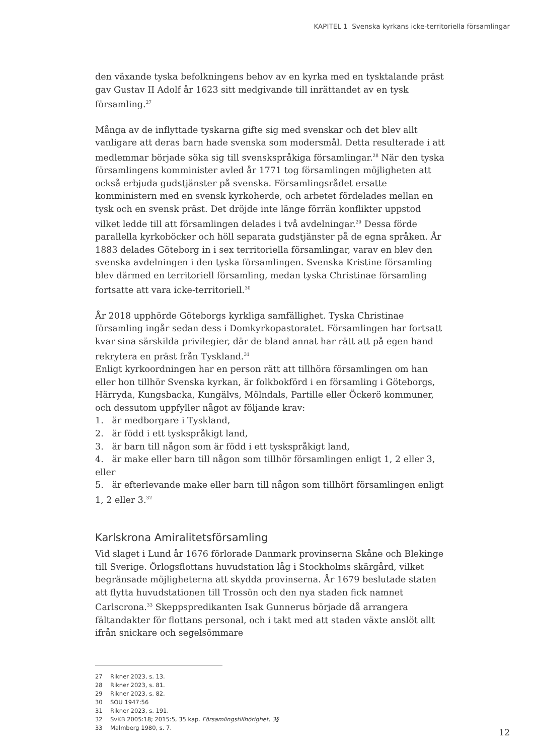KAPITEL 1 Svenska kyrkans icke-territoriella församlingar
den växande tyska befolkningens behov av en kyrka med en tysktalande präst gav Gustav II Adolf år 1623 sitt medgivande till inrättandet av en tysk församling.<sup>27</sup>
Många av de inflyttade tyskarna gifte sig med svenskar och det blev allt vanligare att deras barn hade svenska som modersmål. Detta resulterade i att medlemmar började söka sig till svenskspråkiga församlingar.<sup>28</sup> När den tyska församlingens komminister avled år 1771 tog församlingen möjligheten att också erbjuda gudstjänster på svenska. Församlingsrådet ersatte komministern med en svensk kyrkoherde, och arbetet fördelades mellan en tysk och en svensk präst. Det dröjde inte länge förrän konflikter uppstod vilket ledde till att församlingen delades i två avdelningar.<sup>29</sup> Dessa förde parallella kyrkoböcker och höll separata gudstjänster på de egna språken. År 1883 delades Göteborg in i sex territoriella församlingar, varav en blev den svenska avdelningen i den tyska församlingen. Svenska Kristine församling blev därmed en territoriell församling, medan tyska Christinae församling fortsatte att vara icke-territoriell.<sup>30</sup>
År 2018 upphörde Göteborgs kyrkliga samfällighet. Tyska Christinae församling ingår sedan dess i Domkyrkopastoratet. Församlingen har fortsatt kvar sina särskilda privilegier, där de bland annat har rätt att på egen hand rekrytera en präst från Tyskland.<sup>31</sup>
Enligt kyrkoordningen har en person rätt att tillhöra församlingen om han eller hon tillhör Svenska kyrkan, är folkbokförd i en församling i Göteborgs, Härryda, Kungsbacka, Kungälvs, Mölndals, Partille eller Öckerö kommuner, och dessutom uppfyller något av följande krav:
1. är medborgare i Tyskland,
2. är född i ett tyskspråkigt land,
3. är barn till någon som är född i ett tyskspråkigt land,
4. är make eller barn till någon som tillhör församlingen enligt 1, 2 eller 3, eller
5. är efterlevande make eller barn till någon som tillhört församlingen enligt 1, 2 eller 3.<sup>32</sup>
Karlskrona Amiralitetsförsamling
Vid slaget i Lund år 1676 förlorade Danmark provinserna Skåne och Blekinge till Sverige. Örlogsflottans huvudstation låg i Stockholms skärgård, vilket begränsade möjligheterna att skydda provinserna. År 1679 beslutade staten att flytta huvudstationen till Trossön och den nya staden fick namnet Carlscrona.<sup>33</sup> Skeppspredikanten Isak Gunnerus började då arrangera fältandakter för flottans personal, och i takt med att staden växte anslöt allt ifrån snickare och segelsömmare
27 Rikner 2023, s. 13.
28 Rikner 2023, s. 81.
29 Rikner 2023, s. 82.
30 SOU 1947:56
31 Rikner 2023, s. 191.
32 SvKB 2005:18; 2015:5, 35 kap. Församlingstillhörighet, 3§
33 Malmberg 1980, s. 7.
12